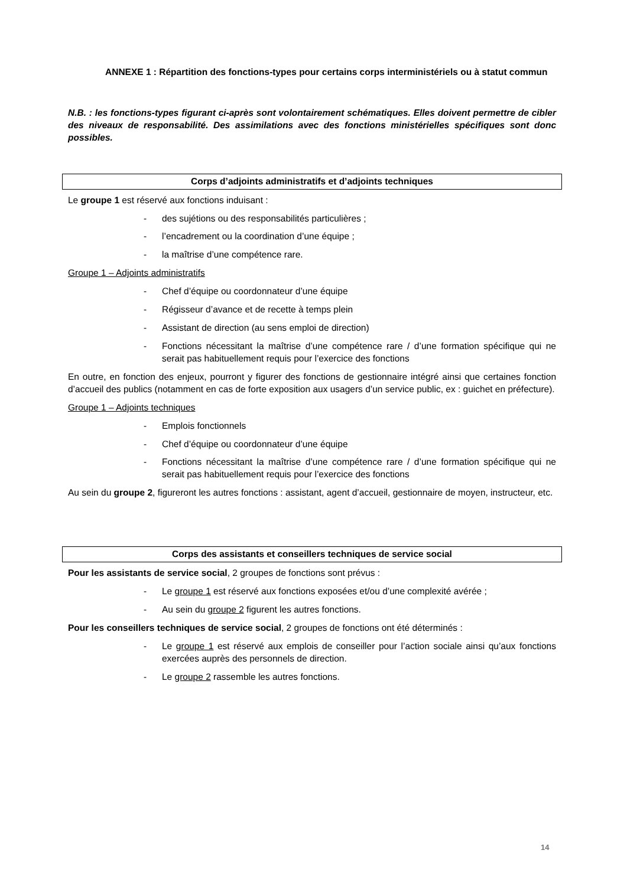ANNEXE 1 : Répartition des fonctions-types pour certains corps interministériels ou à statut commun
N.B. : les fonctions-types figurant ci-après sont volontairement schématiques. Elles doivent permettre de cibler des niveaux de responsabilité. Des assimilations avec des fonctions ministérielles spécifiques sont donc possibles.
Corps d’adjoints administratifs et d’adjoints techniques
Le groupe 1 est réservé aux fonctions induisant :
- des sujétions ou des responsabilités particulières ;
- l’encadrement ou la coordination d’une équipe ;
- la maîtrise d’une compétence rare.
Groupe 1 – Adjoints administratifs
- Chef d’équipe ou coordonnateur d’une équipe
- Régisseur d’avance et de recette à temps plein
- Assistant de direction (au sens emploi de direction)
- Fonctions nécessitant la maîtrise d’une compétence rare / d’une formation spécifique qui ne serait pas habituellement requis pour l’exercice des fonctions
En outre, en fonction des enjeux, pourront y figurer des fonctions de gestionnaire intégré ainsi que certaines fonction d’accueil des publics (notamment en cas de forte exposition aux usagers d’un service public, ex : guichet en préfecture).
Groupe 1 – Adjoints techniques
- Emplois fonctionnels
- Chef d’équipe ou coordonnateur d’une équipe
- Fonctions nécessitant la maîtrise d’une compétence rare / d’une formation spécifique qui ne serait pas habituellement requis pour l’exercice des fonctions
Au sein du groupe 2, figureront les autres fonctions : assistant, agent d’accueil, gestionnaire de moyen, instructeur, etc.
Corps des assistants et conseillers techniques de service social
Pour les assistants de service social, 2 groupes de fonctions sont prévus :
- Le groupe 1 est réservé aux fonctions exposées et/ou d’une complexité avérée ;
- Au sein du groupe 2 figurent les autres fonctions.
Pour les conseillers techniques de service social, 2 groupes de fonctions ont été déterminés :
- Le groupe 1 est réservé aux emplois de conseiller pour l’action sociale ainsi qu’aux fonctions exercées auprès des personnels de direction.
- Le groupe 2 rassemble les autres fonctions.
14